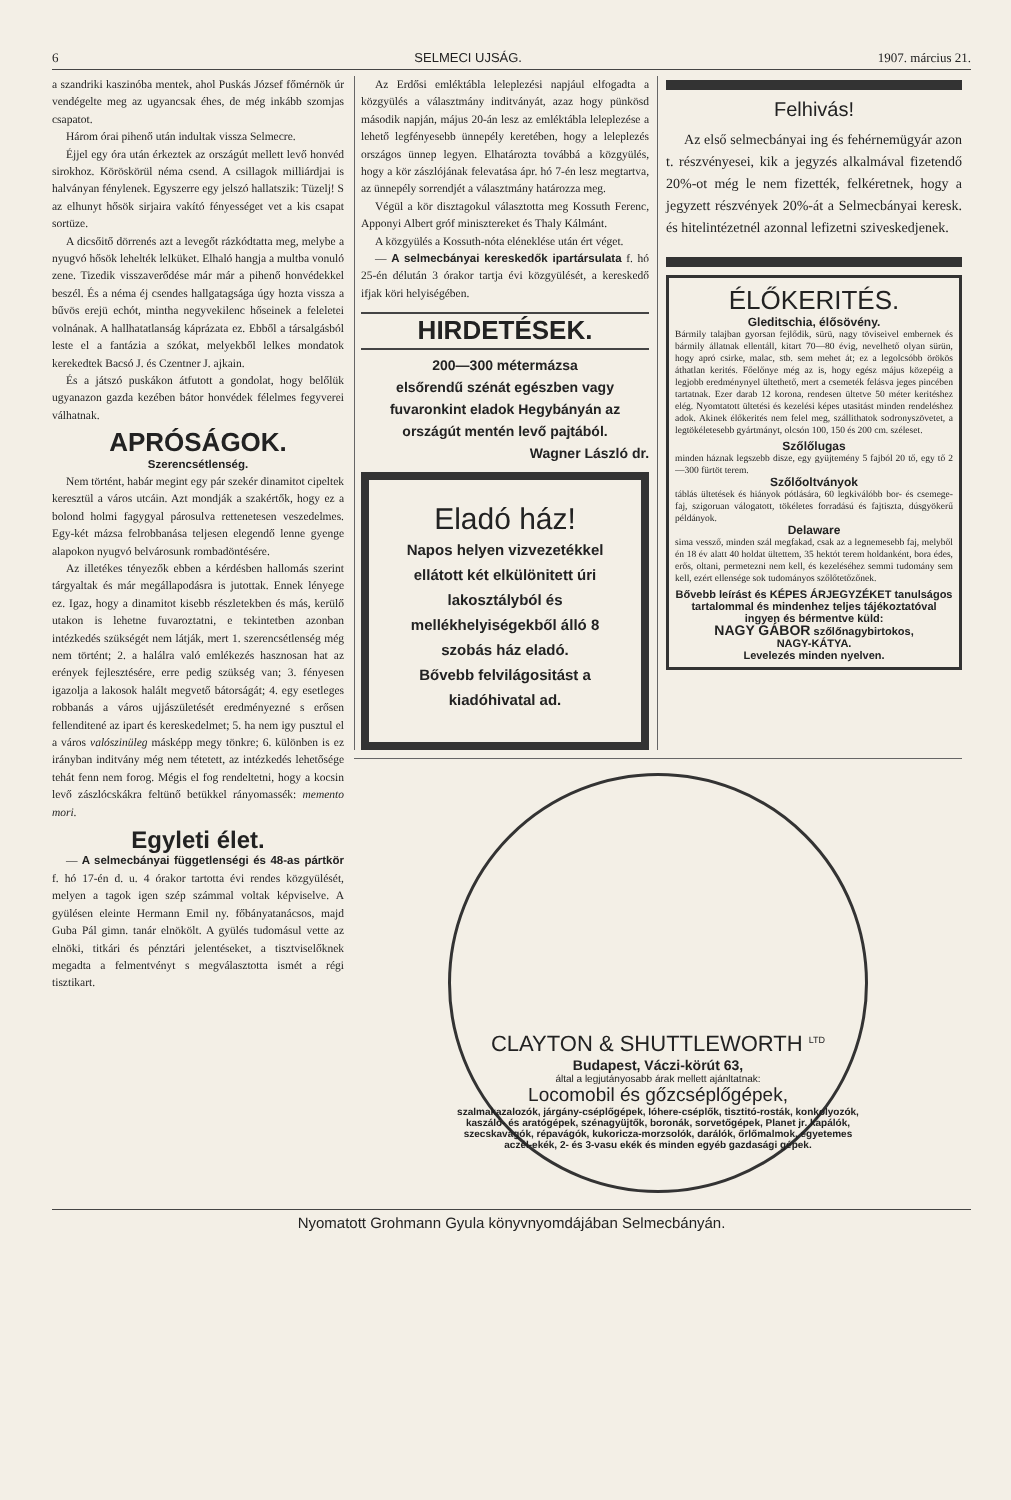6 SELMECI UJSÁG. 1907. március 21.
a szandriki kaszinóba mentek, ahol Puskás József főmérnök úr vendégelte meg az ugyancsak éhes, de még inkább szomjas csapatot.
Három órai pihenő után indultak vissza Selmecre.
Éjjel egy óra után érkeztek az országút mellett levő honvéd sirokhoz. Köröskörül néma csend. A csillagok milliárdjai is halványan fénylenek. Egyszerre egy jelszó hallatszik: Tüzelj! S az elhunyt hősök sirjaira vakító fényességet vet a kis csapat sortüze.
A dicsőitő dörrenés azt a levegőt rázkódtatta meg, melybe a nyugvó hősök lehelték lelküket. Elhaló hangja a multba vonuló zene. Tizedik visszaverődése már már a pihenő honvédekkel beszél. És a néma éj csendes hallgatagsága úgy hozta vissza a bűvös erejü echót, mintha negyvekilenc hőseinek a feleletei volnának. A hallhatatlanság káprázata ez. Ebből a társalgásból leste el a fantázia a szókat, melyekből lelkes mondatok kerekedtek Bacsó J. és Czentner J. ajkain.
És a játszó puskákon átfutott a gondolat, hogy belőlük ugyanazon gazda kezében bátor honvédek félelmes fegyverei válhatnak.
APRÓSÁGOK.
Szerencsétlenség.
Nem történt, habár megint egy pár szekér dinamitot cipeltek keresztül a város utcáin. Azt mondják a szakértők, hogy ez a bolond holmi fagygyal párosulva rettenetesen veszedelmes. Egy-két mázsa felrobbanása teljesen elegendő lenne gyenge alapokon nyugvó belvárosunk rombadöntésére.
Az illetékes tényezők ebben a kérdésben hallomás szerint tárgyaltak és már megállapodásra is jutottak. Ennek lényege ez. Igaz, hogy a dinamitot kisebb részletekben és más, kerülő utakon is lehetne fuvaroztatni, e tekintetben azonban intézkedés szükségét nem látják, mert 1. szerencsétlenség még nem történt; 2. a halálra való emlékezés hasznosan hat az erények fejlesztésére, erre pedig szükség van; 3. fényesen igazolja a lakosok halált megvető bátorságát; 4. egy esetleges robbanás a város ujjászületését eredményezné s erősen fellenditené az ipart és kereskedelmet; 5. ha nem igy pusztul el a város valószinüleg másképp megy tönkre; 6. különben is ez irányban inditvány még nem tétetett, az intézkedés lehetősége tehát fenn nem forog. Mégis el fog rendeltetni, hogy a kocsin levő zászlócskákra feltünő betükkel rányomassék: memento mori.
Egyleti élet.
— A selmecbányai függetlenségi és 48-as pártkör f. hó 17-én d. u. 4 órakor tartotta évi rendes közgyülését, melyen a tagok igen szép számmal voltak képviselve. A gyülésen eleinte Hermann Emil ny. főbányatanácsos, majd Guba Pál gimn. tanár elnökölt. A gyülés tudomásul vette az elnöki, titkári és pénztári jelentéseket, a tisztviselőknek megadta a felmentvényt s megválasztotta ismét a régi tisztikart.
Az Erdősi emléktábla leleplezési napjául elfogadta a közgyülés a választmány inditványát, azaz hogy pünkösd második napján, május 20-án lesz az emléktábla leleplezése a lehető legfényesebb ünnepély keretében, hogy a leleplezés országos ünnep legyen. Elhatározta továbbá a közgyülés, hogy a kör zászlójának felevatása ápr. hó 7-én lesz megtartva, az ünnepély sorrendjét a választmány határozza meg.
Végül a kör disztagokul választotta meg Kossuth Ferenc, Apponyi Albert gróf minisztereket és Thaly Kálmánt.
A közgyülés a Kossuth-nóta eléneklése után ért véget.
— A selmecbányai kereskedők ipartársulata f. hó 25-én délután 3 órakor tartja évi közgyülését, a kereskedő ifjak köri helyiségében.
HIRDETÉSEK.
200—300 métermázsa
elsőrendű szénát egészben vagy fuvaronkint eladok Hegybányán az országút mentén levő pajtából.
Wagner László dr.
Eladó ház!
Napos helyen vizvezetékkel ellátott két elkülönitett úri lakosztályból és mellékhelyiségekből álló 8 szobás ház eladó.
Bővebb felvilágositást a kiadóhivatal ad.
Felhivás!
Az első selmecbányai ing és fehérnemügyár azon t. részvényesei, kik a jegyzés alkalmával fizetendő 20%-ot még le nem fizették, felkéretnek, hogy a jegyzett részvények 20%-át a Selmecbányai keresk. és hitelintézetnél azonnal lefizetni sziveskedjenek.
ÉLŐKERITÉS.
Gleditschia, élősövény.
Bármily talajban gyorsan fejlődik, sürü, nagy töviseivel embernek és bármily állatnak ellentáll, kitart 70—80 évig, nevelhető olyan sürün, hogy apró csirke, malac, stb. sem mehet át; ez a legolcsóbb örökös áthatlan kerités. Főelőnye még az is, hogy egész május közepéig a legjobb eredménynyel ültethető, mert a csemeték felásva jeges pincében tartatnak. Ezer darab 12 korona, rendesen ültetve 50 méter keritéshez elég. Nyomtatott ültetési és kezelési képes utasitást minden rendeléshez adok. Akinek élőkerités nem felel meg, szállithatok sodronyszövetet, a legtökéletesebb gyártmányt, olcsón 100, 150 és 200 cm. széleset.
Szőlőlugas
minden háznak legszebb disze, egy gyüjtemény 5 fajból 20 tő, egy tő 2—300 fürtöt terem.
Szőlőoltványok
táblás ültetések és hiányok pótlására, 60 legkiválóbb bor- és csemege-faj, szigoruan válogatott, tökéletes forradású és fajtiszta, dúsgyökerű példányok.
Delaware
sima vessző, minden szál megfakad, csak az a legnemesebb faj, melyből én 18 év alatt 40 holdat ültettem, 35 hektót terem holdanként, bora édes, erős, oltani, permetezni nem kell, és kezeléséhez semmi tudomány sem kell, ezért ellensége sok tudományos szőlőtetőzőnek.
Bővebb leírást és KÉPES ÁRJEGYZÉKET tanulságos tartalommal és mindenhez teljes tájékoztatóval ingyen és bérmentve küld:
NAGY GÁBOR szőlőnagybirtokos,
NAGY-KÁTYA.
Levelezés minden nyelven.
CLAYTON & SHUTTLEWORTH <sup>LTD</sup>
Budapest, Váczi-körút 63,
által a legjutányosabb árak mellett ajánltatnak:
Locomobil és gőzcséplőgépek,
szalmakazalozók, járgány-cséplőgépek, lóhere-cséplők, tisztitó-rosták, konkolyozók, kaszáló- és aratógépek, szénagyüjtők, boronák, sorvetőgépek, Planet jr. kapálók, szecskavágók, répavágók, kukoricza-morzsolók, darálók, őrlőmalmok, egyetemes aczél-ekék, 2- és 3-vasu ekék és minden egyéb gazdasági gépek.
Nyomatott Grohmann Gyula könyvnyomdájában Selmecbányán.